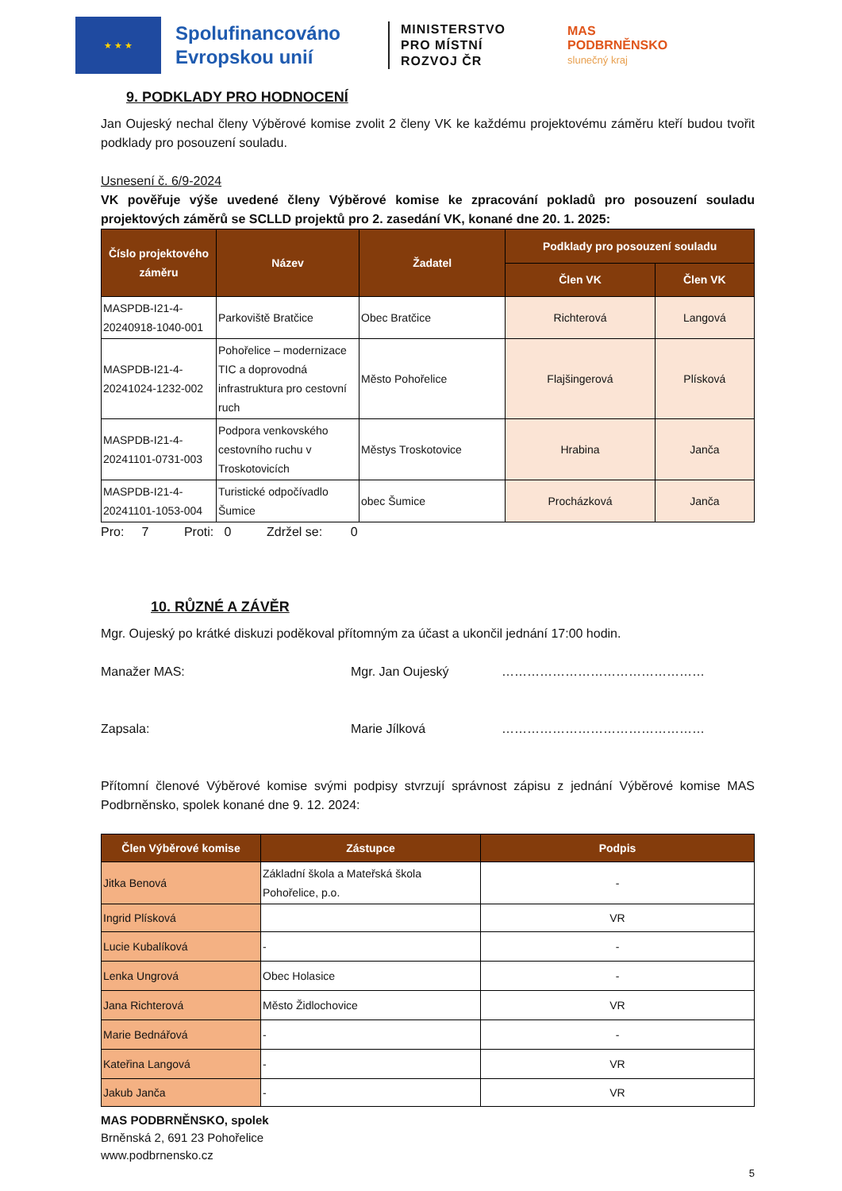★ ★ ★
Spolufinancováno Evropskou unií
MINISTERSTVO
PRO MÍSTNÍ
ROZVOJ ČR
MAS
PODBRNĚNSKO
slunečný kraj
9. PODKLADY PRO HODNOCENÍ
Jan Oujeský nechal členy Výběrové komise zvolit 2 členy VK ke každému projektovému záměru kteří budou tvořit podklady pro posouzení souladu.
Usnesení č. 6/9-2024
VK pověřuje výše uvedené členy Výběrové komise ke zpracování pokladů pro posouzení souladu projektových záměrů se SCLLD projektů pro 2. zasedání VK, konané dne 20. 1. 2025:
| Číslo projektového záměru | Název | Žadatel | Podklady pro posouzení souladu | |
| --- | --- | --- | --- | --- |
| | | | Člen VK | Člen VK |
| MASPDB-I21-4-20240918-1040-001 | Parkoviště Bratčice | Obec Bratčice | Richterová | Langová |
| MASPDB-I21-4-20241024-1232-002 | Pohořelice – modernizace TIC a doprovodná infrastruktura pro cestovní ruch | Město Pohořelice | Flajšingerová | Plísková |
| MASPDB-I21-4-20241101-0731-003 | Podpora venkovského cestovního ruchu v Troskotovicích | Městys Troskotovice | Hrabina | Janča |
| MASPDB-I21-4-20241101-1053-004 | Turistické odpočívadlo Šumice | obec Šumice | Procházková | Janča |
Pro: 7 Proti: 0 Zdržel se: 0
10. RŮZNÉ A ZÁVĚR
Mgr. Oujeský po krátké diskuzi poděkoval přítomným za účast a ukončil jednání 17:00 hodin.
Manažer MAS: Mgr. Jan Oujeský …………………………………………
Zapsala: Marie Jílková …………………………………………
Přítomní členové Výběrové komise svými podpisy stvrzují správnost zápisu z jednání Výběrové komise MAS Podbrněnsko, spolek konané dne 9. 12. 2024:
| Člen Výběrové komise | Zástupce | Podpis |
| --- | --- | --- |
| Jitka Benová | Základní škola a Mateřská škola Pohořelice, p.o. | - |
| Ingrid Plísková | | VR |
| Lucie Kubalíková | - | - |
| Lenka Ungrová | Obec Holasice | - |
| Jana Richterová | Město Židlochovice | VR |
| Marie Bednářová | - | - |
| Kateřina Langová | - | VR |
| Jakub Janča | - | VR |
MAS PODBRNĚNSKO, spolek
Brněnská 2, 691 23 Pohořelice
www.podbrnensko.cz
5